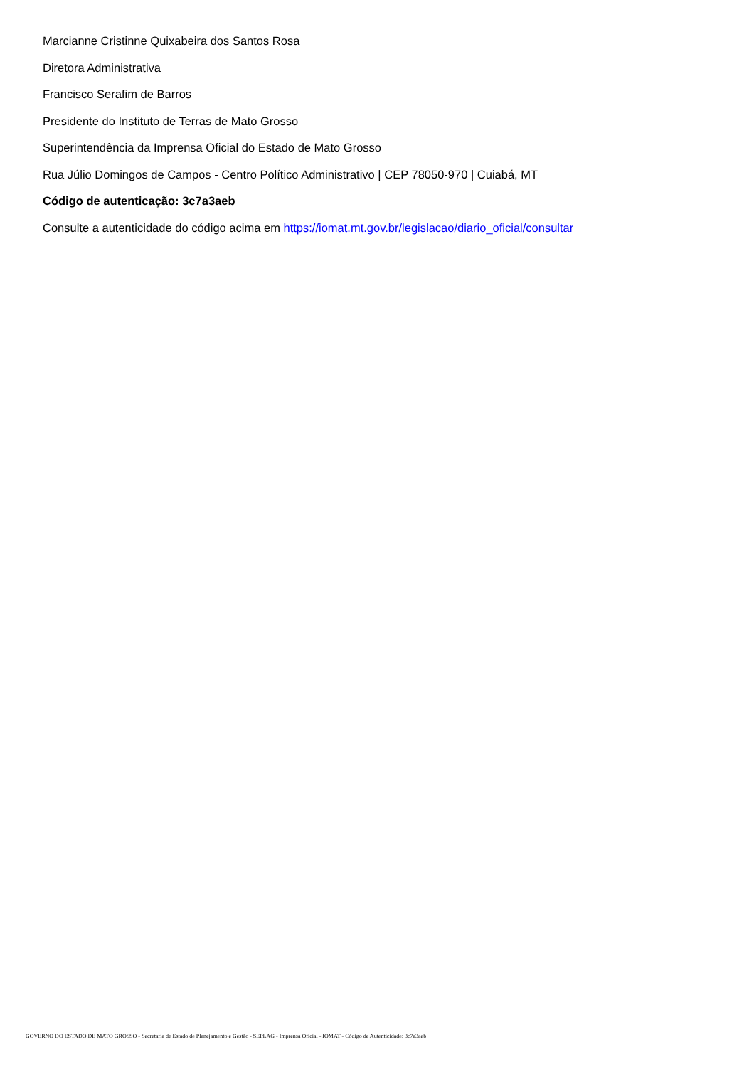Marcianne Cristinne Quixabeira dos Santos Rosa
Diretora Administrativa
Francisco Serafim de Barros
Presidente do Instituto de Terras de Mato Grosso
Superintendência da Imprensa Oficial do Estado de Mato Grosso
Rua Júlio Domingos de Campos - Centro Político Administrativo | CEP 78050-970 | Cuiabá, MT
Código de autenticação: 3c7a3aeb
Consulte a autenticidade do código acima em https://iomat.mt.gov.br/legislacao/diario_oficial/consultar
GOVERNO DO ESTADO DE MATO GROSSO - Secretaria de Estado de Planejamento e Gestão - SEPLAG - Imprensa Oficial - IOMAT - Código de Autenticidade: 3c7a3aeb